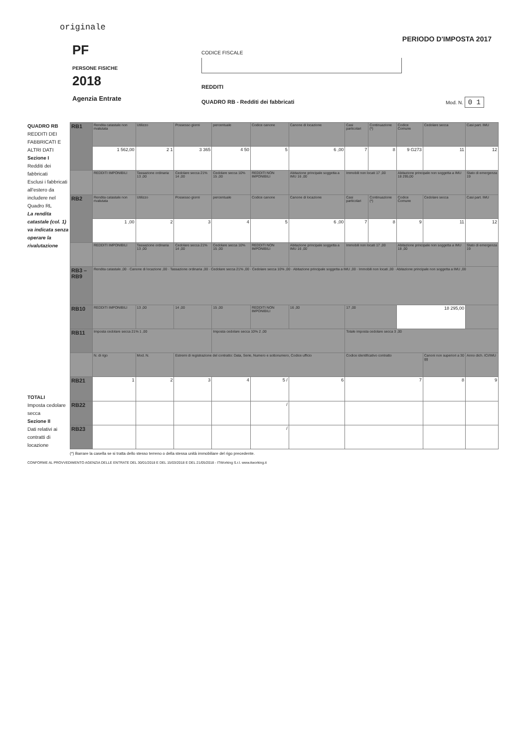originale
PERIODO D'IMPOSTA 2017
PF
PERSONE FISICHE
2018
Agenzia Entrate
CODICE FISCALE
REDDITI
QUADRO RB - Redditi dei fabbricati
Mod. N. 0 1
QUADRO RB
REDDITI DEI FABBRICATI E ALTRI DATI
Sezione I
Redditi dei fabbricati
Esclusi i fabbricati all'estero da includere nel Quadro RL
La rendita catastale (col. 1) va indicata senza operare la rivalutazione
TOTALI
Imposta cedolare secca
Sezione II
Dati relativi ai contratti di locazione
| RB1 | Rendita catastale non rivalutata | Utilizzo | Possesso giorni | percentuale | Codice canone | Canone di locazione | Casi particolari | Continuazione (*) | Codice Comune | Cedolare secca | Casi part. IMU |
| | 1 562,00 | 2 1 | 3 365 | 4 50 | 5 | 6 ,00 | 7 | 8 | 9 G273 | 11 | 12 |
| | REDDITI IMPONIBILI | Tassazione ordinaria 13 ,00 | Cedolare secca 21% 14 ,00 | Cedolare secca 10% 15 ,00 | REDDITI NON IMPONIBILI | Abitazione principale soggetta a IMU 16 ,00 | Immobili non locati 17 ,00 | | Abitazione principale non soggetta a IMU 18 295,00 | | Stato di emergenza 19 |
| RB2 | Rendita catastale non rivalutata | Utilizzo | Possesso giorni | percentuale | Codice canone | Canone di locazione | Casi particolari | Continuazione (*) | Codice Comune | Cedolare secca | Casi part. IMU |
| | 1 ,00 | 2 | 3 | 4 | 5 | 6 ,00 | 7 | 8 | 9 | 11 | 12 |
| | REDDITI IMPONIBILI | Tassazione ordinaria 13 ,00 | Cedolare secca 21% 14 ,00 | Cedolare secca 10% 15 ,00 | REDDITI NON IMPONIBILI | Abitazione principale soggetta a IMU 16 ,00 | Immobili non locati 17 ,00 | | Abitazione principale non soggetta a IMU 18 ,00 | | Stato di emergenza 19 |
| RB3 – RB9 | Rendita catastale ,00 · Canone di locazione ,00 · Tassazione ordinaria ,00 · Cedolare secca 21% ,00 · Cedolare secca 10% ,00 · Abitazione principale soggetta a IMU ,00 · Immobili non locati ,00 · Abitazione principale non soggetta a IMU ,00 | | | | | | | | | | |
| RB10 | REDDITI IMPONIBILI | 13 ,00 | 14 ,00 | 15 ,00 | REDDITI NON IMPONIBILI | 16 ,00 | 17 ,00 | | 18 295,00 | | |
| RB11 | Imposta cedolare secca 21% 1 ,00 | | | Imposta cedolare secca 10% 2 ,00 | | | Totale imposta cedolare secca 3 ,00 | | | | |
| | N. di rigo | Mod. N. | Estremi di registrazione del contratto: Data, Serie, Numero e sottonumero, Codice ufficio | | | | Codice identificativo contratto | | | Canoni non superiori a 30 gg | Anno dich. ICI/IMU |
| RB21 | 1 | 2 | 3 | 4 | 5 / | 6 | 7 | | | 8 | 9 |
| RB22 | | | | | / | | | | | | |
| RB23 | | | | | / | | | | | | |
(*) Barrare la casella se si tratta dello stesso terreno o della stessa unità immobiliare del rigo precedente.
CONFORME AL PROVVEDIMENTO AGENZIA DELLE ENTRATE DEL 30/01/2018 E DEL 15/03/2018 E DEL 21/05/2018 - ITWorking S.r.l. www.itworking.it